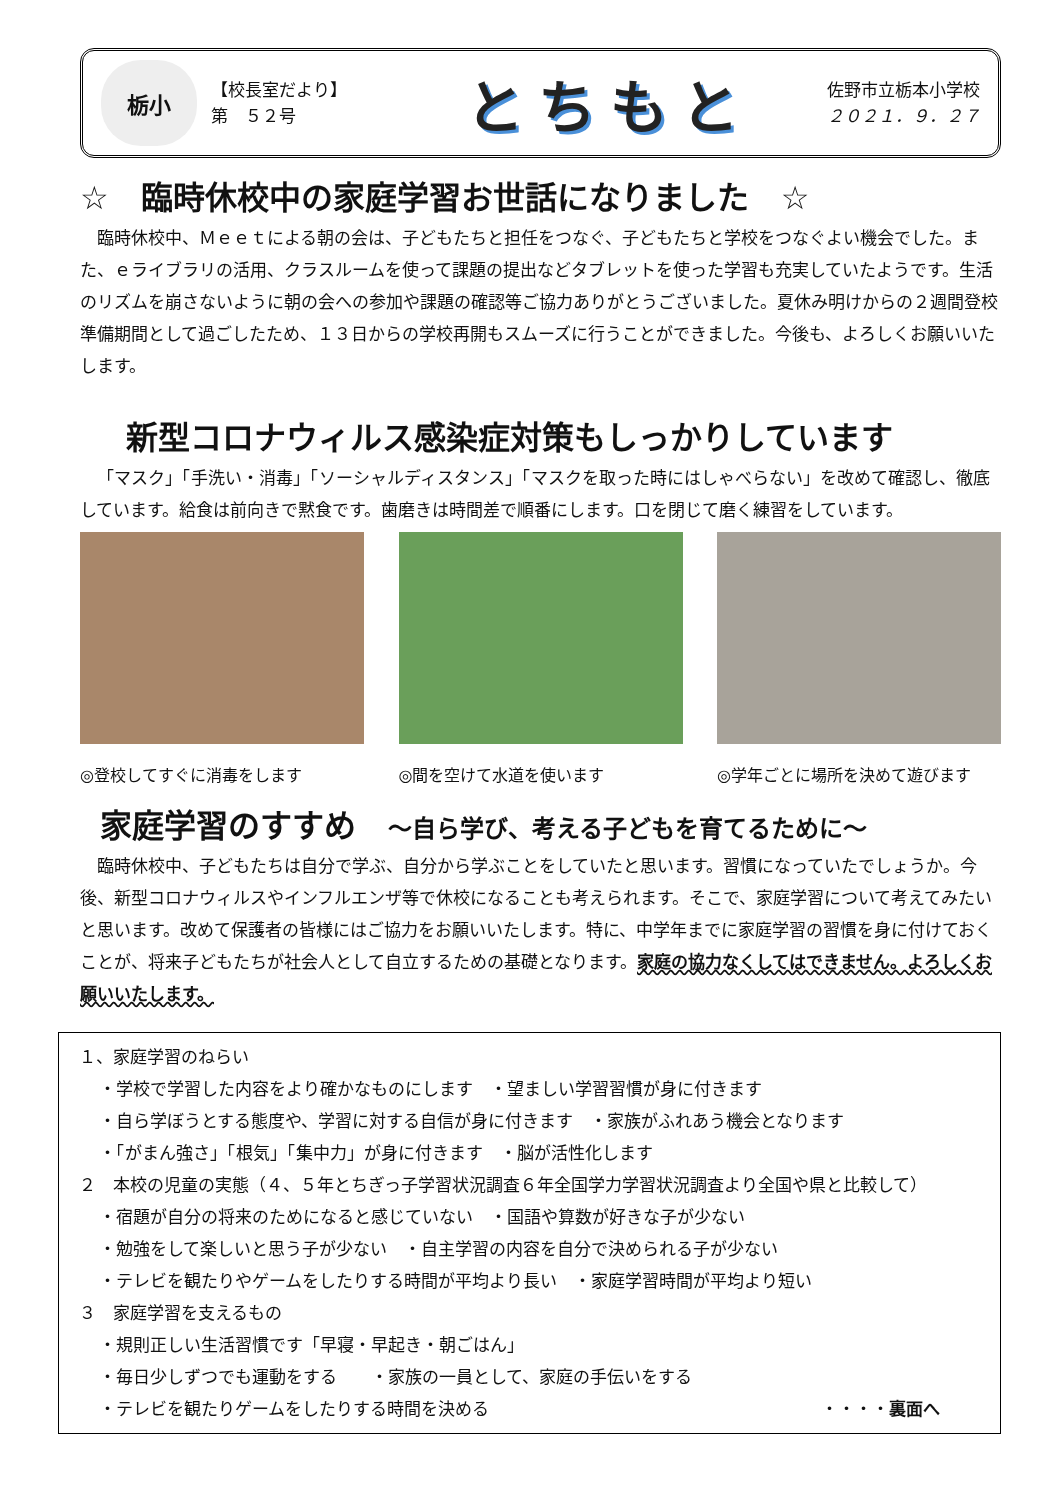栃小
【校長室だより】
第　５２号
とちもと
佐野市立栃本小学校
２０２１．９．２７
☆　臨時休校中の家庭学習お世話になりました　☆
臨時休校中、Ｍｅｅｔによる朝の会は、子どもたちと担任をつなぐ、子どもたちと学校をつなぐよい機会でした。また、ｅライブラリの活用、クラスルームを使って課題の提出などタブレットを使った学習も充実していたようです。生活のリズムを崩さないように朝の会への参加や課題の確認等ご協力ありがとうございました。夏休み明けからの２週間登校準備期間として過ごしたため、１３日からの学校再開もスムーズに行うことができました。今後も、よろしくお願いいたします。
新型コロナウィルス感染症対策もしっかりしています
「マスク」「手洗い・消毒」「ソーシャルディスタンス」「マスクを取った時にはしゃべらない」を改めて確認し、徹底しています。給食は前向きで黙食です。歯磨きは時間差で順番にします。口を閉じて磨く練習をしています。
◎登校してすぐに消毒をします ◎間を空けて水道を使います ◎学年ごとに場所を決めて遊びます
家庭学習のすすめ　～自ら学び、考える子どもを育てるために～
臨時休校中、子どもたちは自分で学ぶ、自分から学ぶことをしていたと思います。習慣になっていたでしょうか。今後、新型コロナウィルスやインフルエンザ等で休校になることも考えられます。そこで、家庭学習について考えてみたいと思います。改めて保護者の皆様にはご協力をお願いいたします。特に、中学年までに家庭学習の習慣を身に付けておくことが、将来子どもたちが社会人として自立するための基礎となります。家庭の協力なくしてはできません。よろしくお願いいたします。
１、家庭学習のねらい
・学校で学習した内容をより確かなものにします　・望ましい学習習慣が身に付きます
・自ら学ぼうとする態度や、学習に対する自信が身に付きます　・家族がふれあう機会となります
・「がまん強さ」「根気」「集中力」が身に付きます　・脳が活性化します
２　本校の児童の実態（４、５年とちぎっ子学習状況調査６年全国学力学習状況調査より全国や県と比較して）
・宿題が自分の将来のためになると感じていない　・国語や算数が好きな子が少ない
・勉強をして楽しいと思う子が少ない　・自主学習の内容を自分で決められる子が少ない
・テレビを観たりやゲームをしたりする時間が平均より長い　・家庭学習時間が平均より短い
３　家庭学習を支えるもの
・規則正しい生活習慣です「早寝・早起き・朝ごはん」
・毎日少しずつでも運動をする　　・家族の一員として、家庭の手伝いをする
・テレビを観たりゲームをしたりする時間を決める ・・・・裏面へ